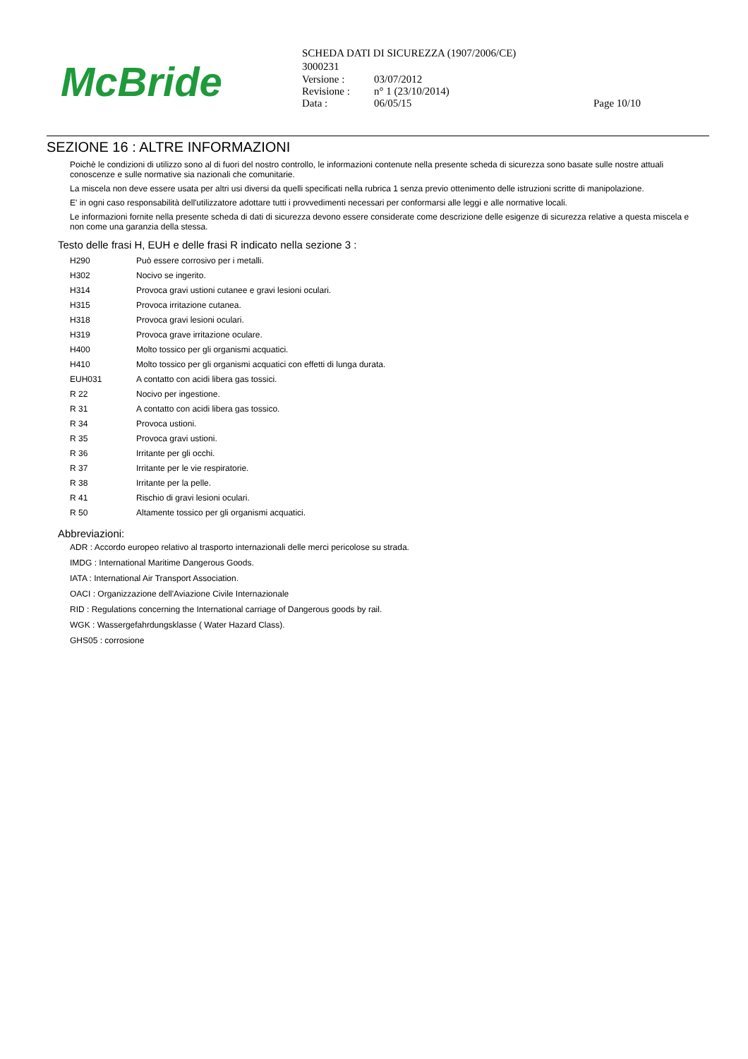McBride
SCHEDA DATI DI SICUREZZA (1907/2006/CE)
3000231
| Versione : | 03/07/2012 | |
| Revisione : | n° 1 (23/10/2014) | |
| Data : | 06/05/15 | Page 10/10 |
SEZIONE 16 : ALTRE INFORMAZIONI
Poichè le condizioni di utilizzo sono al di fuori del nostro controllo, le informazioni contenute nella presente scheda di sicurezza sono basate sulle nostre attuali conoscenze e sulle normative sia nazionali che comunitarie.
La miscela non deve essere usata per altri usi diversi da quelli specificati nella rubrica 1 senza previo ottenimento delle istruzioni scritte di manipolazione.
E' in ogni caso responsabilità dell'utilizzatore adottare tutti i provvedimenti necessari per conformarsi alle leggi e alle normative locali.
Le informazioni fornite nella presente scheda di dati di sicurezza devono essere considerate come descrizione delle esigenze di sicurezza relative a questa miscela e non come una garanzia della stessa.
Testo delle frasi H, EUH e delle frasi R indicato nella sezione 3 :
| H290 | Può essere corrosivo per i metalli. |
| H302 | Nocivo se ingerito. |
| H314 | Provoca gravi ustioni cutanee e gravi lesioni oculari. |
| H315 | Provoca irritazione cutanea. |
| H318 | Provoca gravi lesioni oculari. |
| H319 | Provoca grave irritazione oculare. |
| H400 | Molto tossico per gli organismi acquatici. |
| H410 | Molto tossico per gli organismi acquatici con effetti di lunga durata. |
| EUH031 | A contatto con acidi libera gas tossici. |
| R 22 | Nocivo per ingestione. |
| R 31 | A contatto con acidi libera gas tossico. |
| R 34 | Provoca ustioni. |
| R 35 | Provoca gravi ustioni. |
| R 36 | Irritante per gli occhi. |
| R 37 | Irritante per le vie respiratorie. |
| R 38 | Irritante per la pelle. |
| R 41 | Rischio di gravi lesioni oculari. |
| R 50 | Altamente tossico per gli organismi acquatici. |
Abbreviazioni:
ADR : Accordo europeo relativo al trasporto internazionali delle merci pericolose su strada.
IMDG : International Maritime Dangerous Goods.
IATA : International Air Transport Association.
OACI : Organizzazione dell'Aviazione Civile Internazionale
RID : Regulations concerning the International carriage of Dangerous goods by rail.
WGK : Wassergefahrdungsklasse ( Water Hazard Class).
GHS05 : corrosione